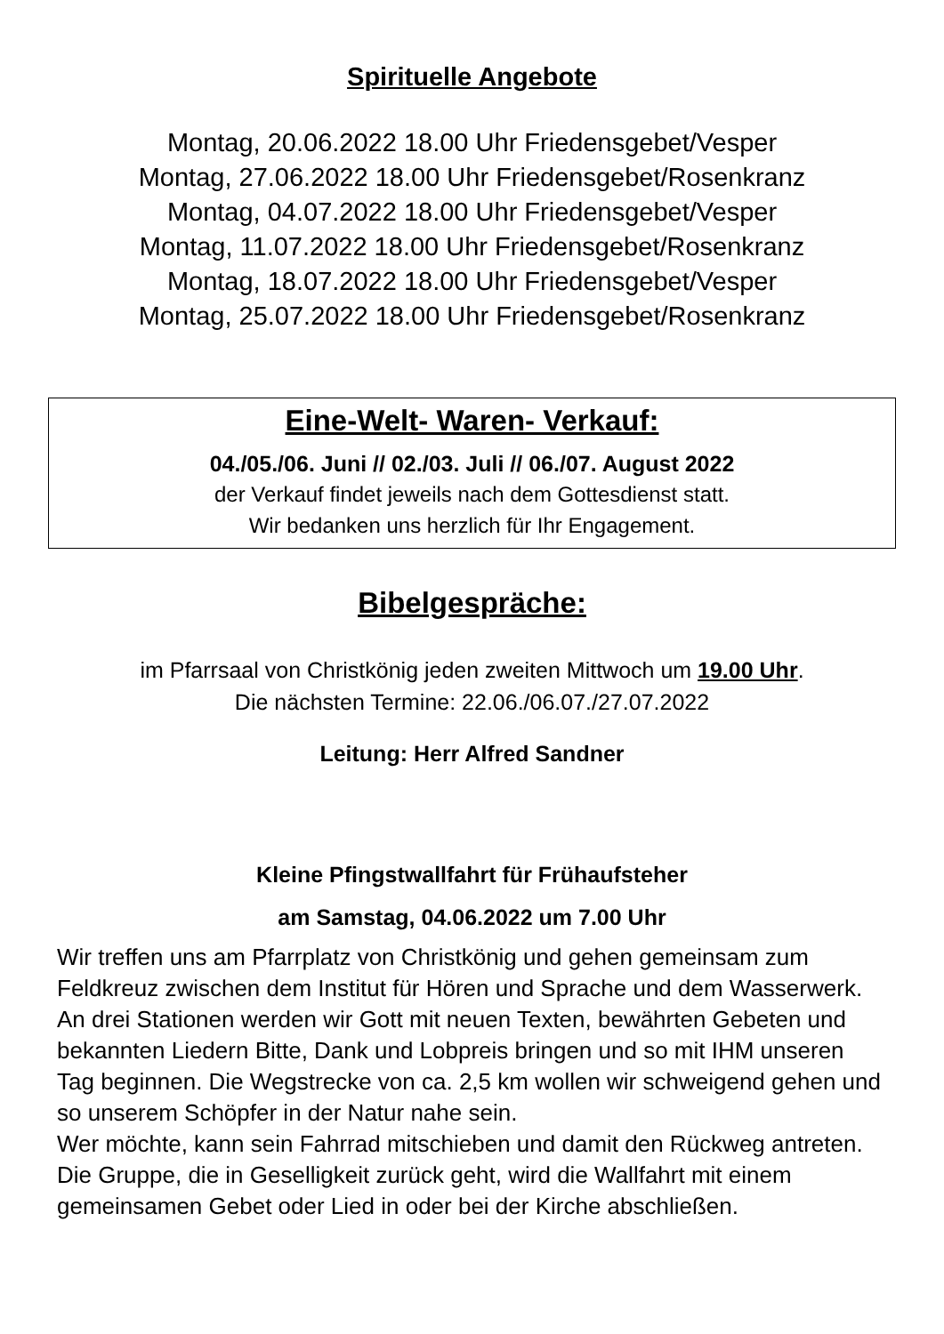Spirituelle Angebote
Montag, 20.06.2022 18.00 Uhr Friedensgebet/Vesper
Montag, 27.06.2022 18.00 Uhr Friedensgebet/Rosenkranz
Montag, 04.07.2022 18.00 Uhr Friedensgebet/Vesper
Montag, 11.07.2022 18.00 Uhr Friedensgebet/Rosenkranz
Montag, 18.07.2022 18.00 Uhr Friedensgebet/Vesper
Montag, 25.07.2022 18.00 Uhr Friedensgebet/Rosenkranz
Eine-Welt- Waren- Verkauf:
04./05./06. Juni // 02./03. Juli // 06./07. August 2022
der Verkauf findet jeweils nach dem Gottesdienst statt.
Wir bedanken uns herzlich für Ihr Engagement.
Bibelgespräche:
im Pfarrsaal von Christkönig jeden zweiten Mittwoch um 19.00 Uhr.
Die nächsten Termine: 22.06./06.07./27.07.2022
Leitung: Herr Alfred Sandner
Kleine Pfingstwallfahrt für Frühaufsteher
am Samstag, 04.06.2022 um 7.00 Uhr
Wir treffen uns am Pfarrplatz von Christkönig und gehen gemeinsam zum Feldkreuz zwischen dem Institut für Hören und Sprache und dem Wasserwerk. An drei Stationen werden wir Gott mit neuen Texten, bewährten Gebeten und bekannten Liedern Bitte, Dank und Lobpreis bringen und so mit IHM unseren Tag beginnen. Die Wegstrecke von ca. 2,5 km wollen wir schweigend gehen und so unserem Schöpfer in der Natur nahe sein.
Wer möchte, kann sein Fahrrad mitschieben und damit den Rückweg antreten. Die Gruppe, die in Geselligkeit zurück geht, wird die Wallfahrt mit einem gemeinsamen Gebet oder Lied in oder bei der Kirche abschließen.